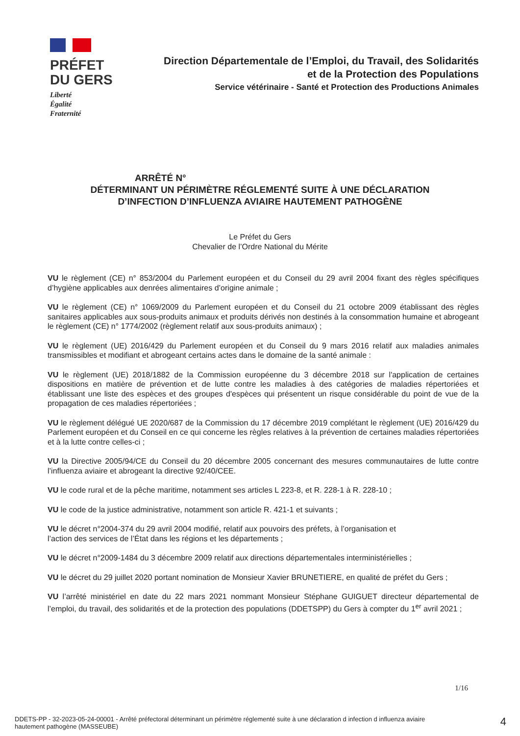PRÉFET
DU GERS
Liberté
Égalité
Fraternité
Direction Départementale de l’Emploi, du Travail, des Solidarités
et de la Protection des Populations
Service vétérinaire - Santé et Protection des Productions Animales
ARRÊTÉ N°
DÉTERMINANT UN PÉRIMÈTRE RÉGLEMENTÉ SUITE À UNE DÉCLARATION
D’INFECTION D’INFLUENZA AVIAIRE HAUTEMENT PATHOGÈNE
Le Préfet du Gers
Chevalier de l’Ordre National du Mérite
VU le règlement (CE) n° 853/2004 du Parlement européen et du Conseil du 29 avril 2004 fixant des règles spécifiques d’hygiène applicables aux denrées alimentaires d’origine animale ;
VU le règlement (CE) n° 1069/2009 du Parlement européen et du Conseil du 21 octobre 2009 établissant des règles sanitaires applicables aux sous-produits animaux et produits dérivés non destinés à la consommation humaine et abrogeant le règlement (CE) n° 1774/2002 (règlement relatif aux sous-produits animaux) ;
VU le règlement (UE) 2016/429 du Parlement européen et du Conseil du 9 mars 2016 relatif aux maladies animales transmissibles et modifiant et abrogeant certains actes dans le domaine de la santé animale :
VU le règlement (UE) 2018/1882 de la Commission européenne du 3 décembre 2018 sur l'application de certaines dispositions en matière de prévention et de lutte contre les maladies à des catégories de maladies répertoriées et établissant une liste des espèces et des groupes d'espèces qui présentent un risque considérable du point de vue de la propagation de ces maladies répertoriées ;
VU le règlement délégué UE 2020/687 de la Commission du 17 décembre 2019 complétant le règlement (UE) 2016/429 du Parlement européen et du Conseil en ce qui concerne les règles relatives à la prévention de certaines maladies répertoriées et à la lutte contre celles-ci ;
VU la Directive 2005/94/CE du Conseil du 20 décembre 2005 concernant des mesures communautaires de lutte contre l’influenza aviaire et abrogeant la directive 92/40/CEE.
VU le code rural et de la pêche maritime, notamment ses articles L 223-8, et R. 228-1 à R. 228-10 ;
VU le code de la justice administrative, notamment son article R. 421-1 et suivants ;
VU le décret n°2004-374 du 29 avril 2004 modifié, relatif aux pouvoirs des préfets, à l’organisation et
l’action des services de l’État dans les régions et les départements ;
VU le décret n°2009-1484 du 3 décembre 2009 relatif aux directions départementales interministérielles ;
VU le décret du 29 juillet 2020 portant nomination de Monsieur Xavier BRUNETIERE, en qualité de préfet du Gers ;
VU l’arrêté ministériel en date du 22 mars 2021 nommant Monsieur Stéphane GUIGUET directeur départemental de l’emploi, du travail, des solidarités et de la protection des populations (DDETSPP) du Gers à compter du 1<sup>er</sup> avril 2021 ;
1/16
DDETS-PP - 32-2023-05-24-00001 - Arrêté préfectoral déterminant un périmètre réglementé suite à une déclaration d infection d influenza aviaire hautement pathogène (MASSEUBE)
4